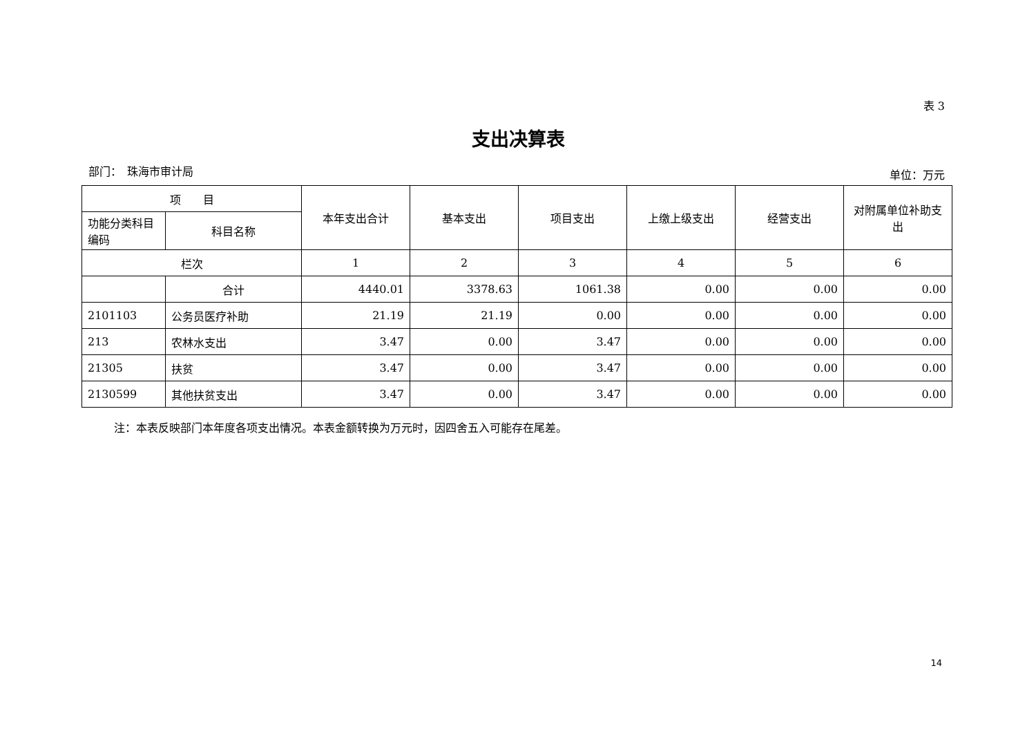表 3
支出决算表
部门：　珠海市审计局 单位：万元
| 项 目 | | 本年支出合计 | 基本支出 | 项目支出 | 上缴上级支出 | 经营支出 | 对附属单位补助支出 |
| --- | --- | --- | --- | --- | --- | --- | --- |
| 功能分类科目编码 | 科目名称 | | | | | | |
| 栏次 | | 1 | 2 | 3 | 4 | 5 | 6 |
| | 合计 | 4440.01 | 3378.63 | 1061.38 | 0.00 | 0.00 | 0.00 |
| 2101103 | 公务员医疗补助 | 21.19 | 21.19 | 0.00 | 0.00 | 0.00 | 0.00 |
| 213 | 农林水支出 | 3.47 | 0.00 | 3.47 | 0.00 | 0.00 | 0.00 |
| 21305 | 扶贫 | 3.47 | 0.00 | 3.47 | 0.00 | 0.00 | 0.00 |
| 2130599 | 其他扶贫支出 | 3.47 | 0.00 | 3.47 | 0.00 | 0.00 | 0.00 |
注：本表反映部门本年度各项支出情况。本表金额转换为万元时，因四舍五入可能存在尾差。
14